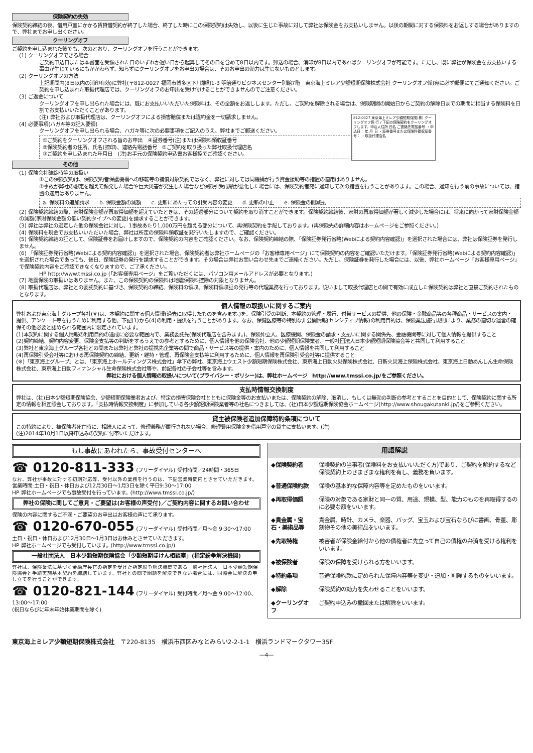保険契約の失効
保険契約締結の後、借用戸室にかかる賃貸借契約が終了した場合、終了した時にこの保険契約は失効し、以後に生じた事故に対して弊社は保険金をお支払いしません。以後の期間に対する保険料をお返しする場合がありますので、弊社までお申し出ください。
クーリングオフ
ご契約を申し込まれた後でも、次のとおり、クーリングオフを行うことができます。
(1) クーリングオフできる場合
ご契約申込日または本書面を受領された日のいずれか遅い日から起算してその日を含めて8日以内です。郵送の場合、消印が8日以内であればクーリングオフが可能です。ただし、既に弊社が保険金をお支払いする事由が生じているにもかかわらず、知らずにクーリングオフをお申出の場合は、そのお申出の効力は生じないものとします。
(2) クーリングオフの方法
上記期間内(8日以内の消印有効)に弊社(〒812-0027 福岡市博多区下川端町1-3 明治通りビジネスセンター別館7階　東京海上ミレア少額短期保険株式会社 クーリングオフ係)宛に必ず郵便にてご通知ください。ご契約を申し込まれた取扱代理店では、クーリングオフのお申出を受け付けることができませんのでご注意ください。
(3) ご返金について
クーリングオフを申し出られた場合には、既にお支払いいただいた保険料は、その全額をお返しします。ただし、ご契約を解除される場合は、保険期間の開始日からご契約の解除日までの期間に相当する保険料を日割でお支払いいただくことがあります。
812-0027 東京海上ミレア少額短期保険(株) クーリングオフ係 行 / 下記の保険契約をクーリングオフします。申込人住所 氏名 ご連絡先電話番号 ・申込日： 年 月 日 ・証券番号または保険料領収証番号： ・取扱代理店名
(注) 弊社および取扱代理店は、クーリングオフによる損害賠償または違約金を一切請求しません。
(4) 必要事項(ハガキ等の記入要領)
クーリングオフを申し出られる場合、ハガキ等に次の必要事項をご記入のうえ、弊社までご郵送ください。
①ご契約をクーリングオフされる旨のお申出　④証券番号(注)または保険料領収証番号
②保険契約者の住所、氏名(捺印)、連絡先電話番号　⑤ご契約を取り扱った弊社取扱代理店名
③ご契約を申し込まれた年月日　(注)お手元の保険契約申込書お客様控でご確認ください。
その他
(1) 保険会社破綻時等の取扱い
①この保険契約は、保険契約者保護機構への移転等の補償対象契約ではなく、弊社に対しては同機構が行う資金援助等の措置の適用はありません。
②事故が弊社の想定を超えて頻発した場合や巨大災害が発生した場合など保険引受成績が悪化した場合には、保険契約者宛に通知して次の措置を行うことがあります。この場合、通知を行う前の事故については、措置の適用はありません。
a. 保険料の追加請求　　b. 保険金額の減額　　c. 更新にあたっての引受内容の変更　　d. 更新の中止　　e. 保険金の削減払
(2) 保険契約締結の際、家財保険金額が再取得価額を超えていたときは、その超過部分について契約を取り消すことができます。保険契約締結後、家財の再取得価額が著しく減少した場合には、将来に向かって家財保険金額の減額(家財保険金額の低い契約タイプへの変更)を請求することができます。
(3) 弊社は弊社の選定した他の保険会社に対し、1事故あたり1,000万円を超える部分について、再保険契約を手配しております。(再保険先の詳細内容はホームページをご参照ください。)
(4) 保険料を現金でお支払いいただいた場合、弊社は所定の保険料領収証を発行いたしますので、ご確認ください。
(5) 保険契約締結の証として、保険証券をお届けしますので、保険契約の内容をご確認ください。なお、保険契約締結の際、「保険証券発行省略(Webによる契約内容確認)」を選択された場合には、弊社は保険証券を発行しません。
(6) 「保険証券発行省略(Webによる契約内容確認)」を選択された場合、保険契約者は弊社ホームページの「お客様専用ページ」にて保険契約の内容をご確認いただけます。「保険証券発行省略(Webによる契約内容確認)」を選択された場合であっても、後日、保険証券の発行を請求することができます。その場合は弊社お問い合わせ先までご連絡ください。ただし、保険証券を発行した場合には、以後、弊社ホームページ「お客様専用ページ」で保険契約内容をご確認できなくなりますので、ご了承ください。
HP http://www.tmssi.co.jp (「お客様専用ページ」をご覧いただくには、パソコン用メールアドレスが必要となります。)
(7) 地震保険の取扱いはありません。また、この保険契約の保険料は地震保険料控除の対象となりません。
(8) 取扱代理店は、弊社との委託契約に基づき、保険契約の締結、保険料の領収、保険料領収証の発行等の代理業務を行っております。従いまして取扱代理店との間で有効に成立した保険契約は弊社と直接ご契約されたものとなります。
個人情報の取扱いに関するご案内
弊社および東京海上グループ各社(※)は、本契約に関する個人情報(過去に取得したものを含みます。)を、保険引受の判断、本契約の管理・履行、付帯サービスの提供、他の保険・金融商品等の各種商品・サービスの案内・提供、アンケート等を行うために利用する他、下記(1)から(4)の利用・提供を行うことがあります。なお、保健医療等の特別な非公開情報(センシティブ情報)の利用目的は、保険業法施行規則により、業務の適切な運営の確保その他必要と認められる範囲内に限定されています。
(1)本契約に関する個人情報の利用目的の達成に必要な範囲内で、業務委託先(保険代理店を含みます。)、保険仲立人、医療機関、保険金の請求・支払いに関する関係先、金融機関等に対して個人情報を提供すること
(2)契約締結、契約内容変更、保険金支払等の判断をするうえでの参考とするために、個人情報を他の保険会社、他の少額短期保険業者、一般社団法人日本少額短期保険協会等と共同して利用すること
(3)弊社と東京海上グループ各社との間または弊社と弊社の提携先企業等の間で商品・サービス等の提供・案内のために、個人情報を共同して利用すること
(4)再保険引受会社等における再保険契約の締結、更新・維持・管理、再保険金支払等に利用するために、個人情報を再保険引受会社等に提供すること
(※)「東京海上グループ」とは、「東京海上ホールディングス株式会社」傘下の弊社、東京海上ウエスト少額短期保険株式会社、東京海上日動火災保険株式会社、日新火災海上保険株式会社、東京海上日動あんしん生命保険株式会社、東京海上日動フィナンシャル生命保険株式会社等や、前記各社の子会社等を含みます。
弊社における個人情報の取扱いについて(プライバシー・ポリシー)は、弊社ホームページ　http://www.tmssi.co.jp/をご参照ください。
支払時情報交換制度
弊社は、(社)日本少額短期保険協会、少額短期保険業者および、特定の損害保険会社とともに保険金等のお支払いまたは、保険契約の解除、取消し、もしくは無効の判断の参考とすることを目的として、保険契約に関する所定の情報を相互照会しております。「支払時情報交換制度」に参加している各少額短期保険業者等の社名につきましては、(社)日本少額短期保険協会ホームページ(http://www.shougakutanki.jp/)をご参照ください。
貸主被保険者追加保障特約条項について
この特約により、被保険者死亡時に、相続人によって、修理義務が履行されない場合、修理費用保険金を借用戸室の貸主に支払います。(注)
(注)2014年10月1日以降申込みの契約に付帯いただけます。
もし事故にあわれたら、事故受付センターへ
☎ 0120-811-333 (フリーダイヤル) 受付時間／24時間・365日
なお、弊社が事故に対する初期対応等、受付以外の業務を行うのは、下記営業時間内とさせていただきます。
営業時間:土日・祝日・休日および12月30日～1月3日を除く平日9:30～17:00
HP 弊社ホームページでも事故受付を行っています。(http://www.tmssi.co.jp/)
弊社の保険に関してご意見・ご要望は(お客様の声受付)／ご契約内容に関するお問い合わせ
保険の内容に関するご不満・ご要望のお申出はお客様の声にて承ります。
☎ 0120-670-055 (フリーダイヤル) 受付時間／月～金 9:30～17:00
土日・祝日・休日および12月30日～1月3日はお休みとさせていただきます。
HP 弊社ホームページでも受付しています。(http://www.tmssi.co.jp/)
一般社団法人　日本少額短期保険協会「少額短期ほけん相談室」(指定紛争解決機関)
弊社は、保険業法に基づく金融庁長官の指定を受けた指定紛争解決機関である一般社団法人　日本少額短期保険協会と手続実施基本契約を締結しています。弊社との間で問題を解決できない場合には、同協会に解決の申し立てを行うことができます。
☎ 0120-821-144 (フリーダイヤル) 受付時間／月～金 9:00～12:00、13:00～17:00
(祝日ならびに年末年始休業期間を除く)
用語解説
| ◆保険契約者 | 保険契約の当事者(保険料をお支払いいただく方)であり、ご契約を解約するなど保険契約上のさまざまな権利を有し、義務を負います。 |
| ◆普通保険約款 | 保険の基本的な保障内容等を定めたものをいいます。 |
| ◆再取得価額 | 保険の対象である家財と同一の質、用途、規模、型、能力のものを再取得するのに必要な額をいいます。 |
| ◆貴金属・宝石・美術品等 | 貴金属、時計、カメラ、楽器、バッグ、宝玉および宝石ならびに書画、骨董、彫刻物その他の美術品をいいます。 |
| ◆先取特権 | 被害者が保険金給付から他の債権者に先立って自己の債権の弁済を受ける権利をいいます。 |
| ◆被保険者 | 保険の保障を受けられる方をいいます。 |
| ◆特約条項 | 普通保険約款に定められた保障内容等を変更・追加・削除するものをいいます。 |
| ◆解除 | 保険契約の効力を失わせることをいいます。 |
| ◆クーリングオフ | ご契約申込みの撤回または解除をいいます。 |
東京海上ミレア少額短期保険株式会社　〒220-8135　横浜市西区みなとみらい2-2-1-1　横浜ランドマークタワー35F
―4―